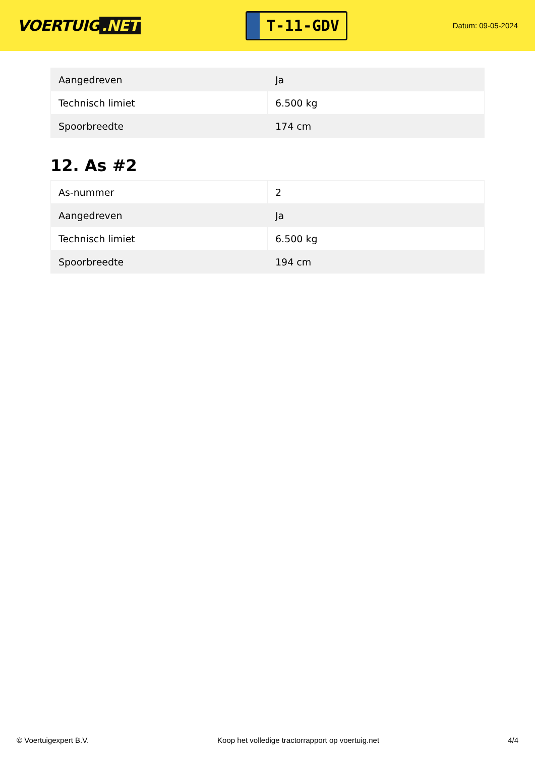VOERTUIG.NET
T-11-GDV
Datum: 09-05-2024
| Aangedreven | Ja |
| Technisch limiet | 6.500 kg |
| Spoorbreedte | 174 cm |
12. As #2
| As-nummer | 2 |
| Aangedreven | Ja |
| Technisch limiet | 6.500 kg |
| Spoorbreedte | 194 cm |
© Voertuigexpert B.V. Koop het volledige tractorrapport op voertuig.net 4/4